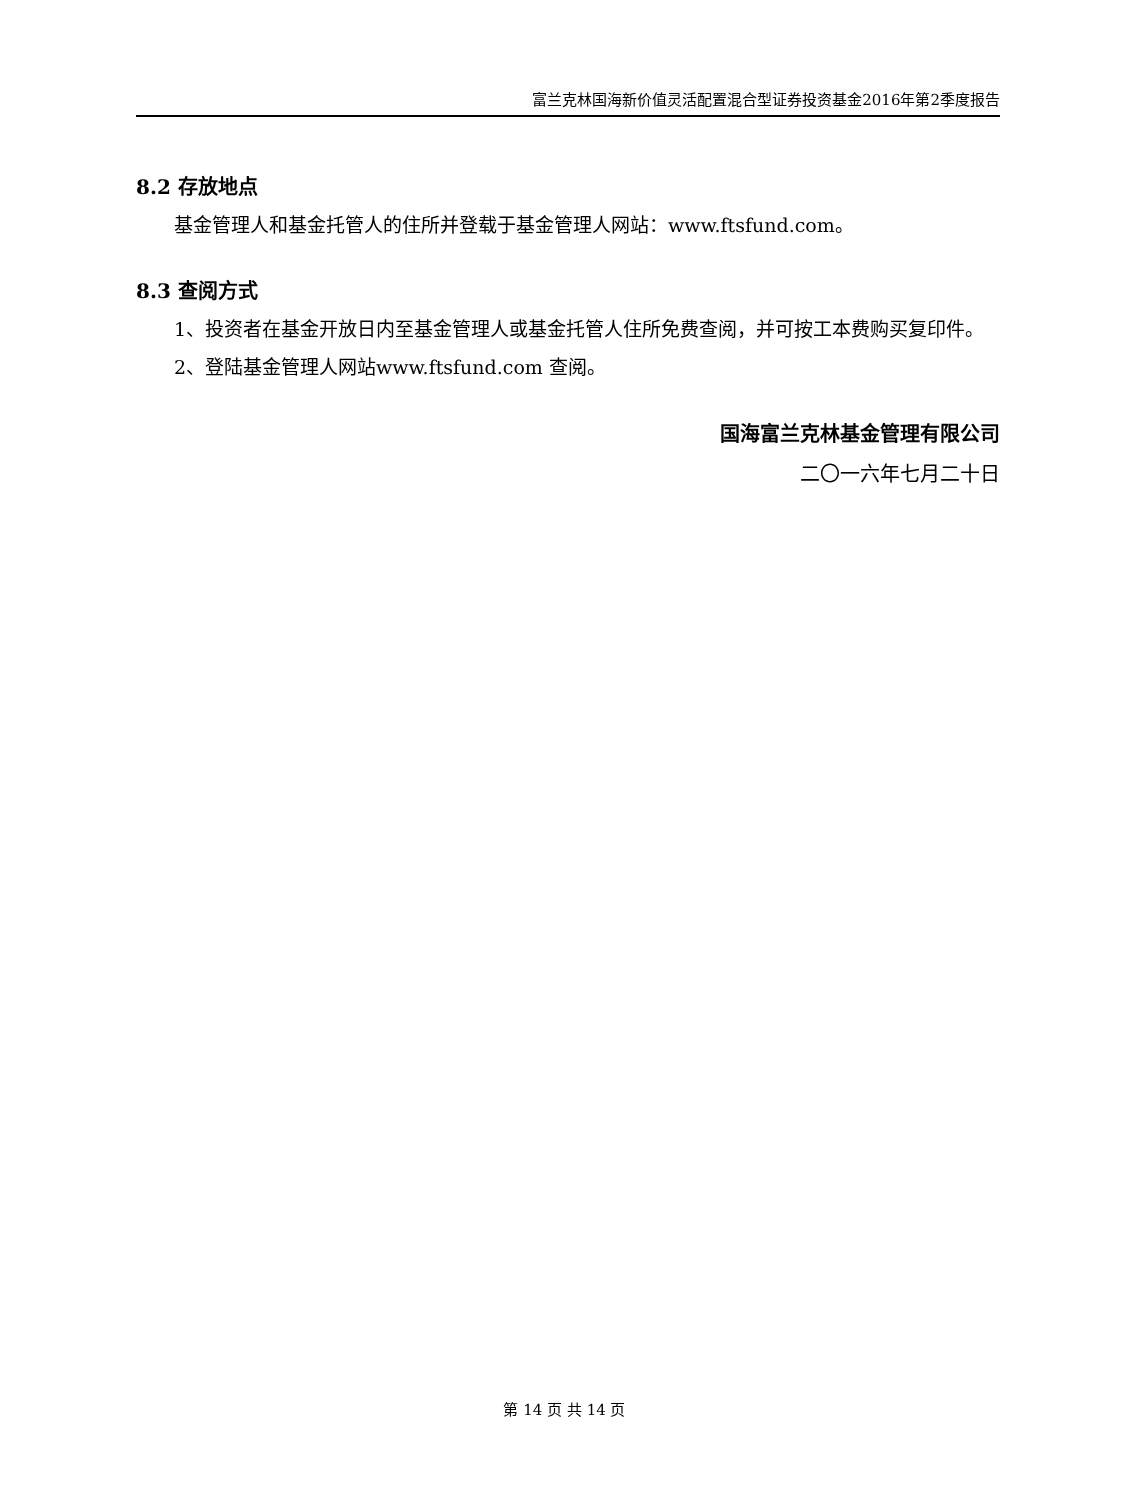富兰克林国海新价值灵活配置混合型证券投资基金2016年第2季度报告
8.2 存放地点
基金管理人和基金托管人的住所并登载于基金管理人网站：www.ftsfund.com。
8.3 查阅方式
1、投资者在基金开放日内至基金管理人或基金托管人住所免费查阅，并可按工本费购买复印件。
2、登陆基金管理人网站www.ftsfund.com 查阅。
国海富兰克林基金管理有限公司
二〇一六年七月二十日
第 14 页 共 14 页